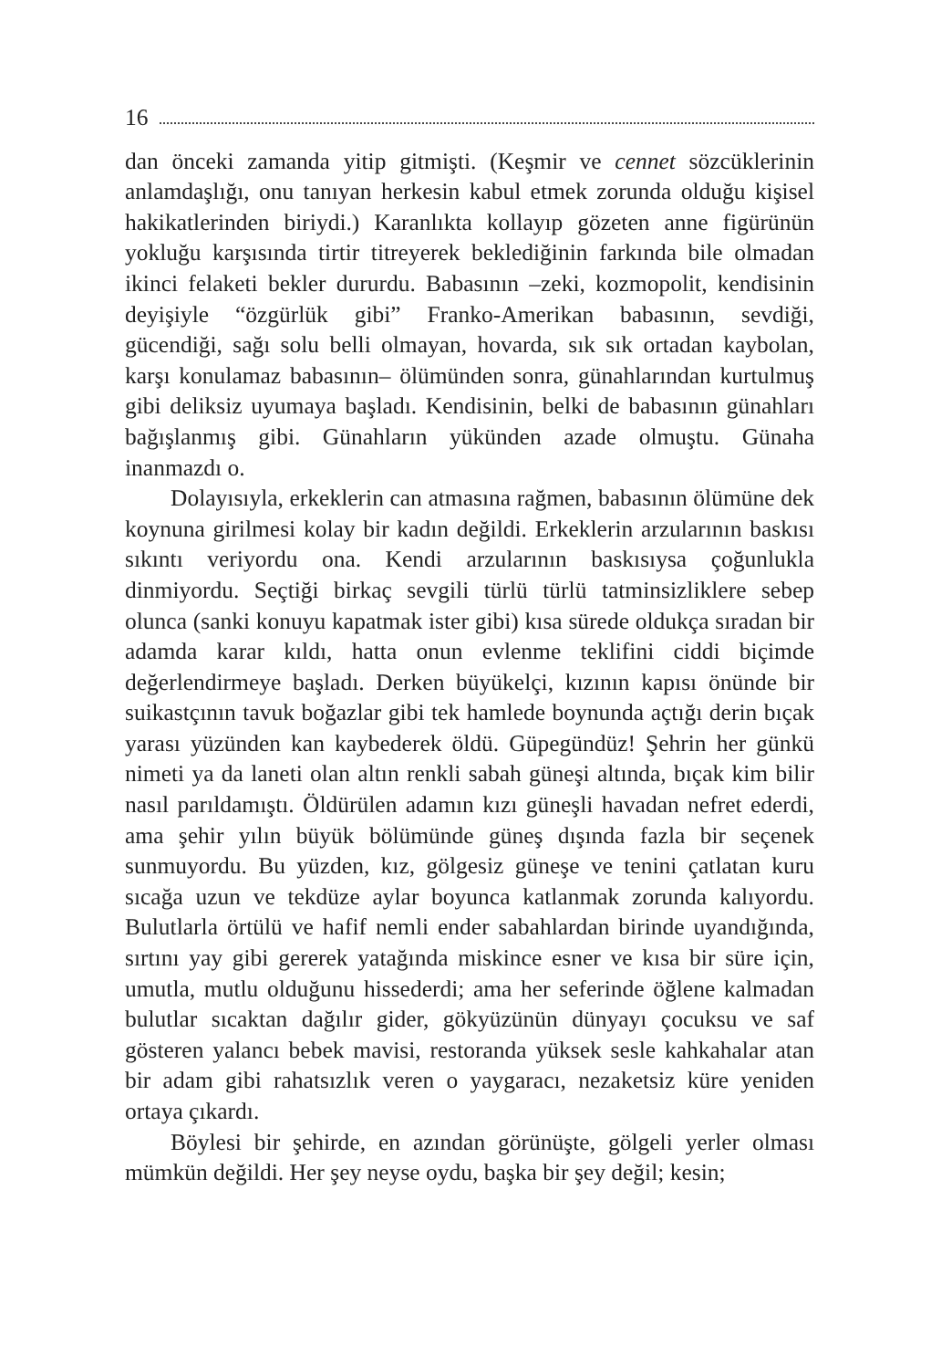16
dan önceki zamanda yitip gitmişti. (Keşmir ve cennet sözcüklerinin anlamdaşlığı, onu tanıyan herkesin kabul etmek zorunda olduğu kişisel hakikatlerinden biriydi.) Karanlıkta kollayıp gözeten anne figürünün yokluğu karşısında tirtir titreyerek beklediğinin farkında bile olmadan ikinci felaketi bekler dururdu. Babasının –zeki, kozmopolit, kendisinin deyişiyle “özgürlük gibi” Franko-Amerikan babasının, sevdiği, gücendiği, sağı solu belli olmayan, hovarda, sık sık ortadan kaybolan, karşı konulamaz babasının– ölümünden sonra, günahlarından kurtulmuş gibi deliksiz uyumaya başladı. Kendisinin, belki de babasının günahları bağışlanmış gibi. Günahların yükünden azade olmuştu. Günaha inanmazdı o.
Dolayısıyla, erkeklerin can atmasına rağmen, babasının ölümüne dek koynuna girilmesi kolay bir kadın değildi. Erkeklerin arzularının baskısı sıkıntı veriyordu ona. Kendi arzularının baskısıysa çoğunlukla dinmiyordu. Seçtiği birkaç sevgili türlü türlü tatminsizliklere sebep olunca (sanki konuyu kapatmak ister gibi) kısa sürede oldukça sıradan bir adamda karar kıldı, hatta onun evlenme teklifini ciddi biçimde değerlendirmeye başladı. Derken büyükelçi, kızının kapısı önünde bir suikastçının tavuk boğazlar gibi tek hamlede boynunda açtığı derin bıçak yarası yüzünden kan kaybederek öldü. Güpegündüz! Şehrin her günkü nimeti ya da laneti olan altın renkli sabah güneşi altında, bıçak kim bilir nasıl parıldamıştı. Öldürülen adamın kızı güneşli havadan nefret ederdi, ama şehir yılın büyük bölümünde güneş dışında fazla bir seçenek sunmuyordu. Bu yüzden, kız, gölgesiz güneşe ve tenini çatlatan kuru sıcağa uzun ve tekdüze aylar boyunca katlanmak zorunda kalıyordu. Bulutlarla örtülü ve hafif nemli ender sabahlardan birinde uyandığında, sırtını yay gibi gererek yatağında miskince esner ve kısa bir süre için, umutla, mutlu olduğunu hissederdi; ama her seferinde öğlene kalmadan bulutlar sıcaktan dağılır gider, gökyüzünün dünyayı çocuksu ve saf gösteren yalancı bebek mavisi, restoranda yüksek sesle kahkahalar atan bir adam gibi rahatsızlık veren o yaygaracı, nezaketsiz küre yeniden ortaya çıkardı.
Böylesi bir şehirde, en azından görünüşte, gölgeli yerler olması mümkün değildi. Her şey neyse oydu, başka bir şey değil; kesin;